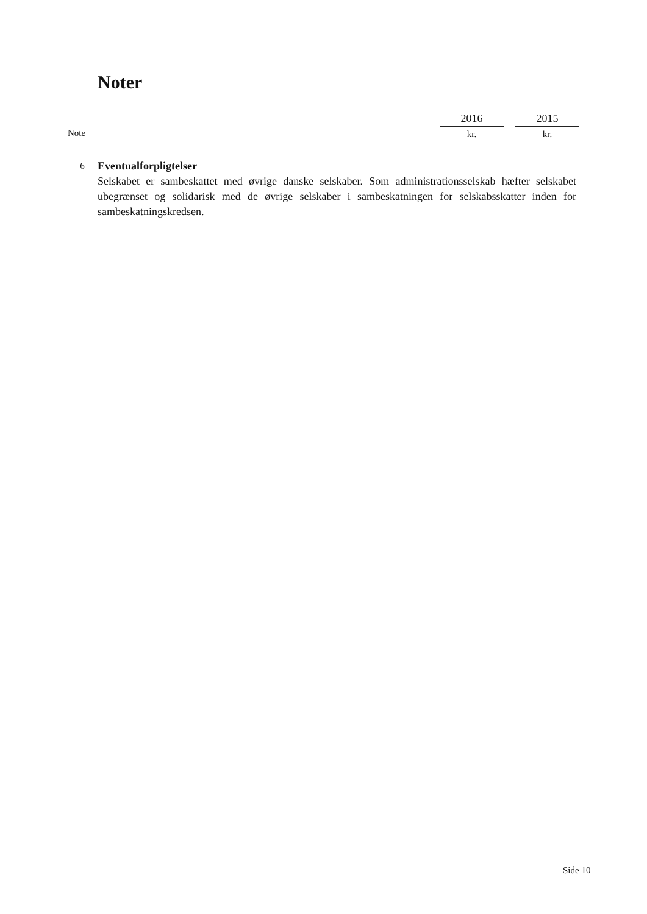Noter
| | 2016 | | 2015 |
| Note | kr. | | kr. |
6
Eventualforpligtelser
Selskabet er sambeskattet med øvrige danske selskaber. Som administrationsselskab hæfter selskabet ubegrænset og solidarisk med de øvrige selskaber i sambeskatningen for selskabsskatter inden for sambeskatningskredsen.
Side 10